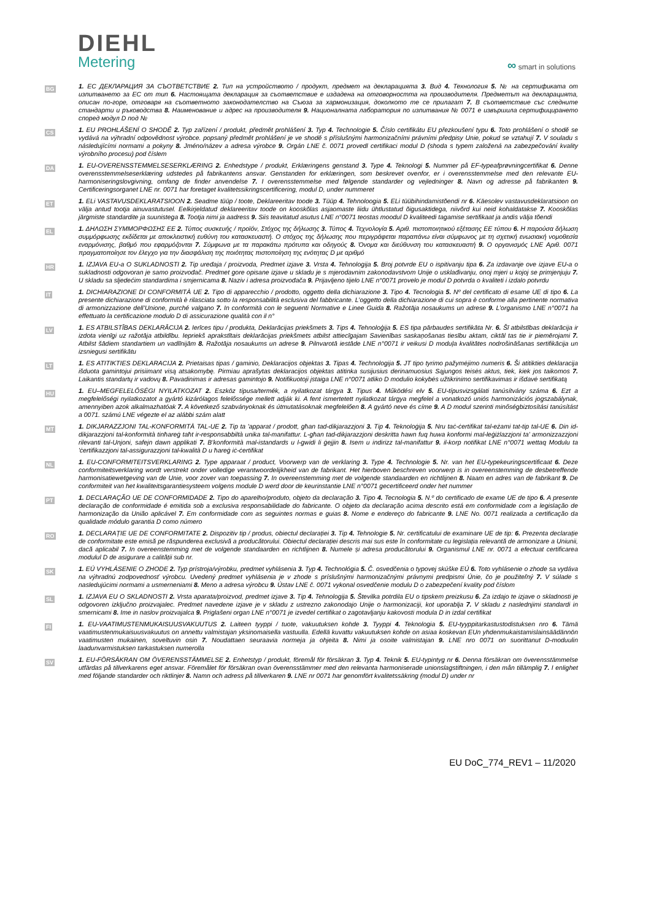DIEHL
Metering
∞ smart in solutions
BG
1. ЕС ДЕКЛАРАЦИЯ ЗА СЪОТВЕТСТВИЕ 2. Тип на устройството / продукт, предмет на декларацията 3. Вид 4. Технология 5. № на сертификата от изпитването за ЕС от тип 6. Настоящата декларация за съответствие е издадена на отговорността на производителя. Предметът на декларацията, описан по-горе, отговаря на съответното законодателство на Съюза за хармонизация, доколкото те се прилагат 7. В съответствие със следните стандарти и ръководства 8. Наименование и адрес на производителя 9. Националната лаборатория по изпитвания № 0071 е извършила сертифицирането според модул D под №
CS
1. EU PROHLÁŠENÍ O SHODĚ 2. Typ zařízení / produkt, předmět prohlášení 3. Typ 4. Technologie 5. Číslo certifikátu EU přezkoušení typu 6. Toto prohlášení o shodě se vydává na výhradní odpovědnost výrobce. popsaný předmět prohlášení je ve shodě s příslušnými harmonizačními právními předpisy Unie, pokud se vztahují 7. V souladu s následujícími normami a pokyny 8. Jméno/název a adresa výrobce 9. Orgán LNE č. 0071 provedl certifikaci modul D (shoda s typem založená na zabezpečování kvality výrobního procesu) pod číslem
DA
1. EU-OVERENSSTEMMELSESERKLÆRING 2. Enhedstype / produkt, Erklæringens genstand 3. Type 4. Teknologi 5. Nummer på EF-typeafprøvningcertifikat 6. Denne overensstemmelseserklæring udstedes på fabrikantens ansvar. Genstanden for erklæringen, som beskrevet ovenfor, er i overensstemmelse med den relevante EU-harmoniseringslovgivning, omfang de finder anvendelse 7. I overensstemmelse med følgende standarder og vejledninger 8. Navn og adresse på fabrikanten 9. Certificeringsorganet LNE nr. 0071 har foretaget kvalitetssikringscertificering, modul D, under nummeret
ET
1. ELi VASTAVUSDEKLARATSIOON 2. Seadme tüüp / toote, Deklareeritav toode 3. Tüüp 4. Tehnoloogia 5. ELi tüübihindamistõendi nr 6. Käesolev vastavusdeklaratsioon on välja antud tootja ainuvastutusel. Eelkirjeldatud deklareeritav toode on kooskõlas asjaomaste liidu ühtlustatud õigusaktidega, niivõrd kui neid kohaldatakse 7. Kooskõlas järgmiste standardite ja suunistega 8. Tootja nimi ja aadress 9. Siis teavitatud asutus LNE n°0071 teostas moodul D kvaliteedi tagamise sertifikaat ja andis välja tõendi
EL
1. ΔΗΛΩΣΗ ΣΥΜΜΟΡΦΩΣΗΣ ΕΕ 2. Τύπος συσκευής / προϊόν, Στόχος της δήλωσης 3. Τύπος 4. Τεχνολογία 5. Αριθ. πιστοποιητικού εξέτασης ΕΕ τύπου 6. Η παρούσα δήλωση συμμόρφωσης εκδίδεται με αποκλειστική ευθύνη του κατασκευαστή. Ο στόχος της δήλωσης που περιγράφεται παραπάνω είναι σύμφωνος με τη σχετική ενωσιακή νομοθεσία εναρμόνισης, βαθμό που εφαρμόζονται 7. Σύμφωνα με τα παρακάτω πρότυπα και οδηγούς 8. Όνομα και διεύθυνση του κατασκευαστή 9. Ο οργανισμός LNE Αριθ. 0071 πραγματοποίησε τον έλεγχο για την διασφάλιση της ποιότητας πιστοποίηση της ενότητας D με αριθμό
HR
1. IZJAVA EU-a O SUKLADNOSTI 2. Tip uređaja / proizvoda, Predmet izjave 3. Vrsta 4. Tehnologija 5. Broj potvrde EU o ispitivanju tipa 6. Za izdavanje ove izjave EU-a o sukladnosti odgovoran je samo proizvođač. Predmet gore opisane izjave u skladu je s mjerodavnim zakonodavstvom Unije o usklađivanju, onoj mjeri u kojoj se primjenjuju 7. U skladu sa sljedećim standardima i smjernicama 8. Naziv i adresa proizvođača 9. Prijavljeno tijelo LNE n°0071 provelo je modul D potvrda o kvaliteti i izdalo potvrdu
IT
1. DICHIARAZIONE DI CONFORMITÀ UE 2. Tipo di apparecchio / prodotto, oggetto della dichiarazione 3. Tipo 4. Tecnologia 5. Nº del certificato di esame UE di tipo 6. La presente dichiarazione di conformità è rilasciata sotto la responsabilità esclusiva del fabbricante. L’oggetto della dichiarazione di cui sopra è conforme alla pertinente normativa di armonizzazione dell’Unione, purché valgano 7. In conformità con le seguenti Normative e Linee Guida 8. Ražotāja nosaukums un adrese 9. L’organismo LNE n°0071 ha effettuato la certificazione modulo D di assicurazione qualità con il n°
LV
1. ES ATBILSTĪBAS DEKLARĀCIJA 2. Ierīces tipu / produkta, Deklarācijas priekšmets 3. Tips 4. Tehnoloģija 5. ES tipa pārbaudes sertifikāta Nr. 6. Šī atbilstības deklarācija ir izdota vienīgi uz ražotāja atbildību. Iepriekš aprakstītais deklarācijas priekšmets atbilst attiecīgajam Savienības saskaņošanas tiesību aktam, ciktāl tas tie ir piemērojami 7. Atbilst šādiem standartiem un vadlīnijām 8. Ražotāja nosaukums un adrese 9. Pilnvarotā iestāde LNE n°0071 ir veikusi D moduļa kvalitātes nodrošināšanas sertifikācija un izsniegusi sertifikātu
LT
1. ES ATITIKTIES DEKLARACIJA 2. Prietaisas tipas / gaminio, Deklaracijos objektas 3. Tipas 4. Technologija 5. JT tipo tyrimo pažymėjimo numeris 6. Ši atitikties deklaracija išduota gamintojui prisiimant visą atsakomybę. Pirmiau aprašytas deklaracijos objektas atitinka susijusius derinamuosius Sąjungos teisės aktus, tiek, kiek jos taikomos 7. Laikantis standartų ir vadovų 8. Pavadinimas ir adresas gamintojo 9. Notifikuotoji įstaiga LNE n°0071 atliko D modulio kokybės užtikrinimo sertifikavimas ir išdavė sertifikatą
HU
1. EU–MEGFELELŐSÉGI NYILATKOZAT 2. Eszköz típusa/termék, a nyilatkozat tárgya 3. Tipus 4. Működési elv 5. EU-típusvizsgálati tanúsítvány száma 6. Ezt a megfelelőségi nyilatkozatot a gyártó kizárólagos felelőssége mellett adják ki. A fent ismertetett nyilatkozat tárgya megfelel a vonatkozó uniós harmonizációs jogszabálynak, amennyiben azok alkalmazhatóak 7. A következő szabványoknak és útmutatásoknak megfelelően 8. A gyártó neve és címe 9. A D modul szerinti minőségbiztosítási tanúsítást a 0071. számú LNE végezte el az alábbi szám alatt
MT
1. DIKJARAZZJONI TAL-KONFORMITÀ TAL-UE 2. Tip ta 'apparat / prodott, għan tad-dikjarazzjoni 3. Tip 4. Teknoloġija 5. Nru taċ-ċertifikat tal-eżami tat-tip tal-UE 6. Din id-dikjarazzjoni tal-konformità tinħareġ taħt ir-responsabbiltà unika tal-manifattur. L-għan tad-dikjarazzjoni deskritta hawn fuq huwa konformi mal-leġiżlazzjoni ta’ armonizzazzjoni rilevanti tal-Unjoni, safejn dawn applikati 7. B’konformità mal-istandards u l-gwidi li ġejjin 8. Isem u indirizz tal-manifattur 9. il-korp notifikat LNE n°0071 wettaq Modulu ta 'ċertifikazzjoni tal-assigurazzjoni tal-kwalità D u ħareġ iċ-ċertifikat
NL
1. EU-CONFORMITEITSVERKLARING 2. Type apparaat / product, Voorwerp van de verklaring 3. Type 4. Technologie 5. Nr. van het EU-typekeuringscertificaat 6. Deze conformiteitsverklaring wordt verstrekt onder volledige verantwoordelijkheid van de fabrikant. Het hierboven beschreven voorwerp is in overeenstemming de desbetreffende harmonisatiewetgeving van de Unie, voor zover van toepassing 7. In overeenstemming met de volgende standaarden en richtlijnen 8. Naam en adres van de fabrikant 9. De conformiteit van het kwaliteitsgarantiesysteem volgens module D werd door de keurinstantie LNE n°0071 gecertificeerd onder het nummer
PT
1. DECLARAÇÃO UE DE CONFORMIDADE 2. Tipo do aparelho/produto, objeto da declaração 3. Tipo 4. Tecnologia 5. N.º do certificado de exame UE de tipo 6. A presente declaração de conformidade é emitida sob a exclusiva responsabilidade do fabricante. O objeto da declaração acima descrito está em conformidade com a legislação de harmonização da União aplicável 7. Em conformidade com as seguintes normas e guias 8. Nome e endereço do fabricante 9. LNE No. 0071 realizada a certificação da qualidade módulo garantia D como número
RO
1. DECLARAȚIE UE DE CONFORMITATE 2. Dispozitiv tip / produs, obiectul declarației 3. Tip 4. Tehnologie 5. Nr. certificatului de examinare UE de tip: 6. Prezenta declarație de conformitate este emisă pe răspunderea exclusivă a producătorului. Obiectul declarației descris mai sus este în conformitate cu legislația relevantă de armonizare a Uniunii, dacă aplicabil 7. In overeenstemming met de volgende standaarden en richtlijnen 8. Numele și adresa producătorului 9. Organismul LNE nr. 0071 a efectuat certificarea modulul D de asigurare a calității sub nr.
SK
1. EÚ VYHLÁSENIE O ZHODE 2. Typ prístroja/výrobku, predmet vyhlásenia 3. Typ 4. Technológia 5. Č. osvedčenia o typovej skúške EÚ 6. Toto vyhlásenie o zhode sa vydáva na výhradnú zodpovednosť výrobcu. Uvedený predmet vyhlásenia je v zhode s príslušnými harmonizačnými právnymi predpismi Únie, čo je použiteľný 7. V súlade s nasledujúcimi normami a usmerneniami 8. Meno a adresa výrobcu 9. Ústav LNE č. 0071 vykonal osvedčenie modulu D o zabezpečení kvality pod číslom
SL
1. IZJAVA EU O SKLADNOSTI 2. Vrsta aparata/proizvod, predmet izjave 3. Tip 4. Tehnologija 5. Številka potrdila EU o tipskem preizkusu 6. Za izdajo te izjave o skladnosti je odgovoren izključno proizvajalec. Predmet navedene izjave je v skladu z ustrezno zakonodajo Unije o harmonizaciji, kot uporablja 7. V skladu z naslednjimi standardi in smernicami 8. Ime in naslov proizvajalca 9. Priglašeni organ LNE n°0071 je izvedel certifikat o zagotavljanju kakovosti modula D in izdal certifikat
FI
1. EU-VAATIMUSTENMUKAISUUSVAKUUTUS 2. Laiteen tyyppi / tuote, vakuutuksen kohde 3. Tyyppi 4. Teknologia 5. EU-tyyppitarkastustodistuksen nro 6. Tämä vaatimustenmukaisuusvakuutus on annettu valmistajan yksinomaisella vastuulla. Edellä kuvattu vakuutuksen kohde on asiaa koskevan EUn yhdenmukaistamislainsäädännön vaatimusten mukainen, soveltuvin osin 7. Noudattaen seuraavia normeja ja ohjeita 8. Nimi ja osoite valmistajan 9. LNE nro 0071 on suorittanut D-moduulin laadunvarmistuksen tarkastuksen numerolla
SV
1. EU-FÖRSÄKRAN OM ÖVERENSSTÄMMELSE 2. Enhetstyp / produkt, föremål för försäkran 3. Typ 4. Teknik 5. EU-typintyg nr 6. Denna försäkran om överensstämmelse utfärdas på tillverkarens eget ansvar. Föremålet för försäkran ovan överensstämmer med den relevanta harmoniserade unionslagstiftningen, i den mån tillämplig 7. I enlighet med följande standarder och riktlinjer 8. Namn och adress på tillverkaren 9. LNE nr 0071 har genomfört kvalitetssäkring (modul D) under nr
EU DoC_774_REV1 – 11/2020